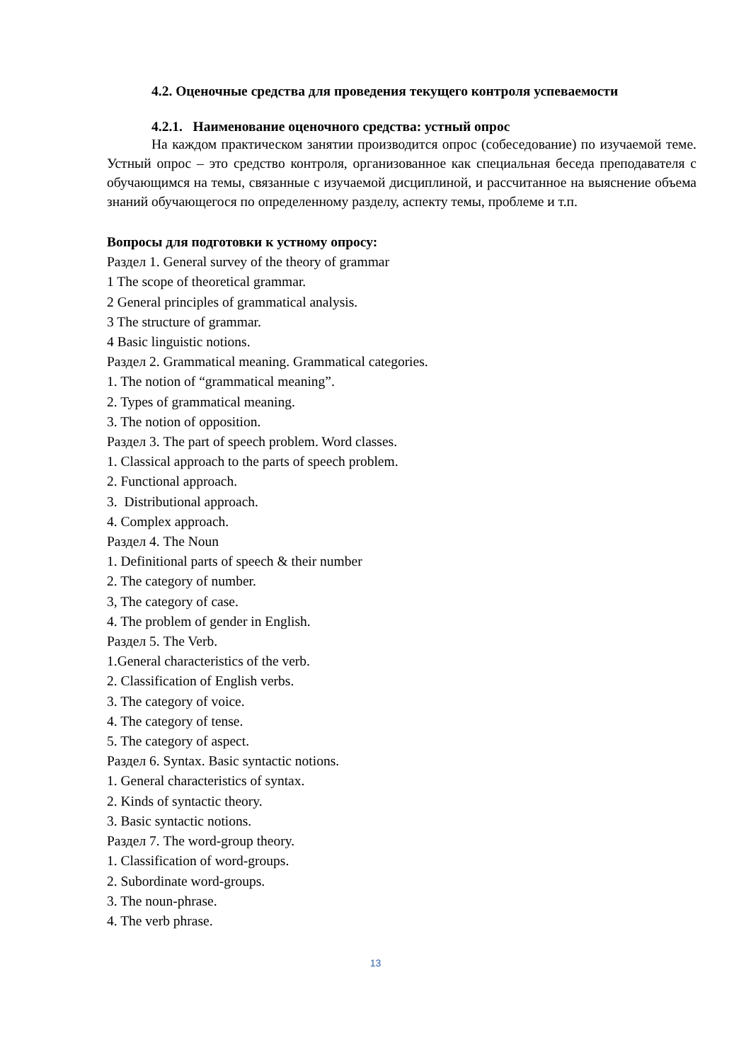4.2. Оценочные средства для проведения текущего контроля успеваемости
4.2.1. Наименование оценочного средства: устный опрос
На каждом практическом занятии производится опрос (собеседование) по изучаемой теме. Устный опрос – это средство контроля, организованное как специальная беседа преподавателя с обучающимся на темы, связанные с изучаемой дисциплиной, и рассчитанное на выяснение объема знаний обучающегося по определенному разделу, аспекту темы, проблеме и т.п.
Вопросы для подготовки к устному опросу:
Раздел 1. General survey of the theory of grammar
1 The scope of theoretical grammar.
2 General principles of grammatical analysis.
3 The structure of grammar.
4 Basic linguistic notions.
Раздел 2. Grammatical meaning. Grammatical categories.
1. The notion of “grammatical meaning”.
2. Types of grammatical meaning.
3. The notion of opposition.
Раздел 3. The part of speech problem. Word classes.
1. Classical approach to the parts of speech problem.
2. Functional approach.
3. Distributional approach.
4. Complex approach.
Раздел 4. The Noun
1. Definitional parts of speech & their number
2. The category of number.
3, The category of case.
4. The problem of gender in English.
Раздел 5. The Verb.
1.General characteristics of the verb.
2. Classification of English verbs.
3. The category of voice.
4. The category of tense.
5. The category of aspect.
Раздел 6. Syntax. Basic syntactic notions.
1. General characteristics of syntax.
2. Kinds of syntactic theory.
3. Basic syntactic notions.
Раздел 7. The word-group theory.
1. Classification of word-groups.
2. Subordinate word-groups.
3. The noun-phrase.
4. The verb phrase.
13